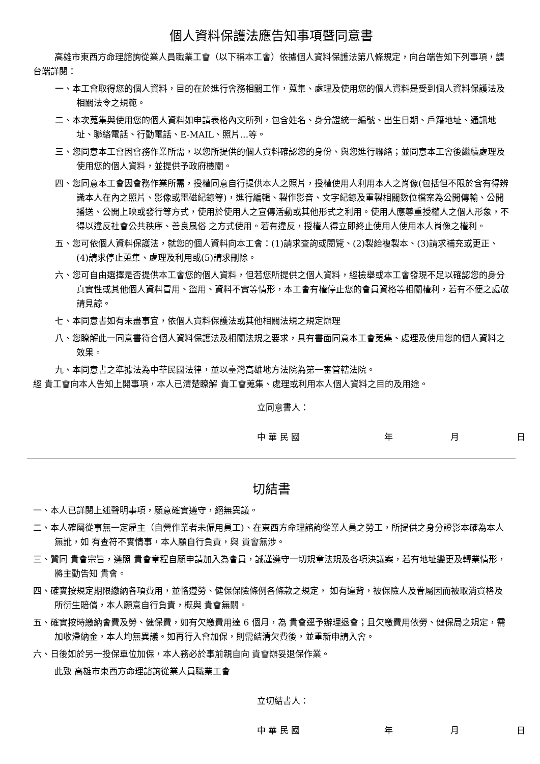個人資料保護法應告知事項暨同意書
高雄市東西方命理諮詢從業人員職業工會（以下稱本工會）依據個人資料保護法第八條規定，向台端告知下列事項，請台端詳閱：
一、本工會取得您的個人資料，目的在於進行會務相關工作，蒐集、處理及使用您的個人資料是受到個人資料保護法及相關法令之規範。
二、本次蒐集與使用您的個人資料如申請表格內文所列，包含姓名、身分證統一編號、出生日期、戶籍地址、通訊地址、聯絡電話、行動電話、E-MAIL、照片…等。
三、您同意本工會因會務作業所需，以您所提供的個人資料確認您的身份、與您進行聯絡；並同意本工會後繼續處理及使用您的個人資料，並提供予政府機關。
四、您同意本工會因會務作業所需，授權同意自行提供本人之照片，授權使用人利用本人之肖像(包括但不限於含有得辨識本人在內之照片、影像或電磁紀錄等)，進行編輯、製作影音、文字紀錄及重製相關數位檔案為公開傳輸、公開播送、公開上映或發行等方式，使用於使用人之宣傳活動或其他形式之利用。使用人應尊重授權人之個人形象，不得以違反社會公共秩序、善良風俗 之方式使用。若有違反，授權人得立即終止使用人使用本人肖像之權利。
五、您可依個人資料保護法，就您的個人資料向本工會：(1)請求查詢或閱覽、(2)製給複製本、(3)請求補充或更正、(4)請求停止蒐集、處理及利用或(5)請求刪除。
六、您可自由選擇是否提供本工會您的個人資料，但若您所提供之個人資料，經檢舉或本工會發現不足以確認您的身分真實性或其他個人資料冒用、盜用、資料不實等情形，本工會有權停止您的會員資格等相關權利，若有不便之處敬請見諒。
七、本同意書如有未盡事宜，依個人資料保護法或其他相關法規之規定辦理
八、您瞭解此一同意書符合個人資料保護法及相關法規之要求，具有書面同意本工會蒐集、處理及使用您的個人資料之效果。
九、本同意書之準據法為中華民國法律，並以臺灣高雄地方法院為第一審管轄法院。
經 貴工會向本人告知上開事項，本人已清楚瞭解 貴工會蒐集、處理或利用本人個人資料之目的及用途。
立同意書人：
中 華 民 國 年 月 日
切結書
一、本人已詳閱上述聲明事項，願意確實遵守，絕無異議。
二、本人確屬從事無一定雇主（自營作業者未僱用員工)、在東西方命理諮詢從業人員之勞工，所提供之身分證影本確為本人無訛，如 有查符不實情事，本人願自行負責，與 貴會無涉。
三、贊同 貴會宗旨，遵照 貴會章程自願申請加入為會員，誠謹遵守一切規章法規及各項決議案，若有地址變更及轉業情形，將主動告知 貴會。
四、確實按規定期限繳納各項費用，並恪遵勞、健保保險條例各條款之規定， 如有違背，被保險人及眷屬因而被取消資格及所衍生賠償，本人願意自行負責，概與 貴會無關。
五、確實按時繳納會費及勞、健保費，如有欠繳費用達 6 個月，為 貴會逕予辦理退會；且欠繳費用依勞、健保局之規定，需加收滯納金，本人均無異議。如再行入會加保，則需結清欠費後，並重新申請入會。
六、日後如於另一投保單位加保，本人務必於事前親自向 貴會辦妥退保作業。
此致 高雄市東西方命理諮詢從業人員職業工會
立切結書人：
中 華 民 國 年 月 日